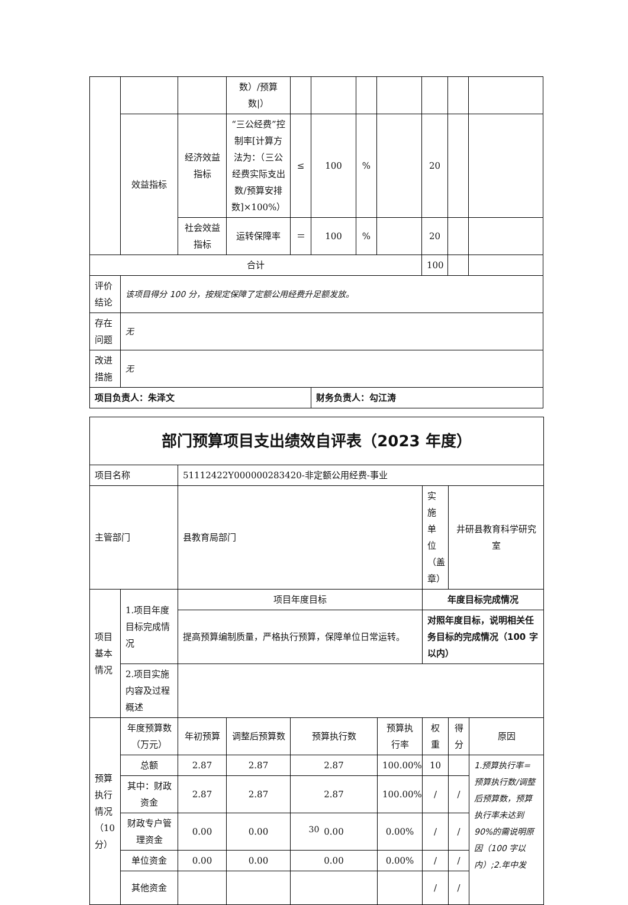| | | | 数）/预算数/） | | | | | | | |
| | 效益指标 | 经济效益指标 | “三公经费”控制率[计算方法为：（三公经费实际支出数/预算安排数]×100%） | ≤ | 100 | % | | 20 | | |
| | | 社会效益指标 | 运转保障率 | ＝ | 100 | % | | 20 | | |
| 合计 | | | | | | | | 100 | | |
| 评价结论 | 该项目得分 100 分，按规定保障了定额公用经费升足额发放。 | | | | | | | | | |
| 存在问题 | 无 | | | | | | | | | |
| 改进措施 | 无 | | | | | | | | | |
| 项目负责人：朱泽文 | | | | | 财务负责人：勾江涛 | | | | | |
| 部门预算项目支出绩效自评表（2023 年度） | | | | | | | | |
| 项目名称 | | 51112422Y000000283420-非定额公用经费-事业 | | | | | | |
| 主管部门 | | 县教育局部门 | | | | 实施单位（盖章） | 井研县教育科学研究室 | |
| 项目基本情况 | 1.项目年度目标完成情况 | 项目年度目标 | | | | 年度目标完成情况 | | |
| | | 提高预算编制质量，严格执行预算，保障单位日常运转。 | | | | 对照年度目标，说明相关任务目标的完成情况（100 字以内） | | |
| | 2.项目实施内容及过程概述 | | | | | | | |
| 预算执行情况（10分） | 年度预算数（万元） | 年初预算 | 调整后预算数 | 预算执行数 | 预算执行率 | 权重 | 得分 | 原因 |
| | 总额 | 2.87 | 2.87 | 2.87 | 100.00% | 10 | | 1.预算执行率=预算执行数/调整后预算数，预算执行率未达到 90%的需说明原因（100 字以内）;2.年中发 |
| | 其中：财政资金 | 2.87 | 2.87 | 2.87 | 100.00% | / | / | |
| | 财政专户管理资金 | 0.00 | 0.00 | 0.00 | 0.00% | / | / | |
| | 单位资金 | 0.00 | 0.00 | 0.00 | 0.00% | / | / | |
| | 其他资金 | | | | | / | / | |
30